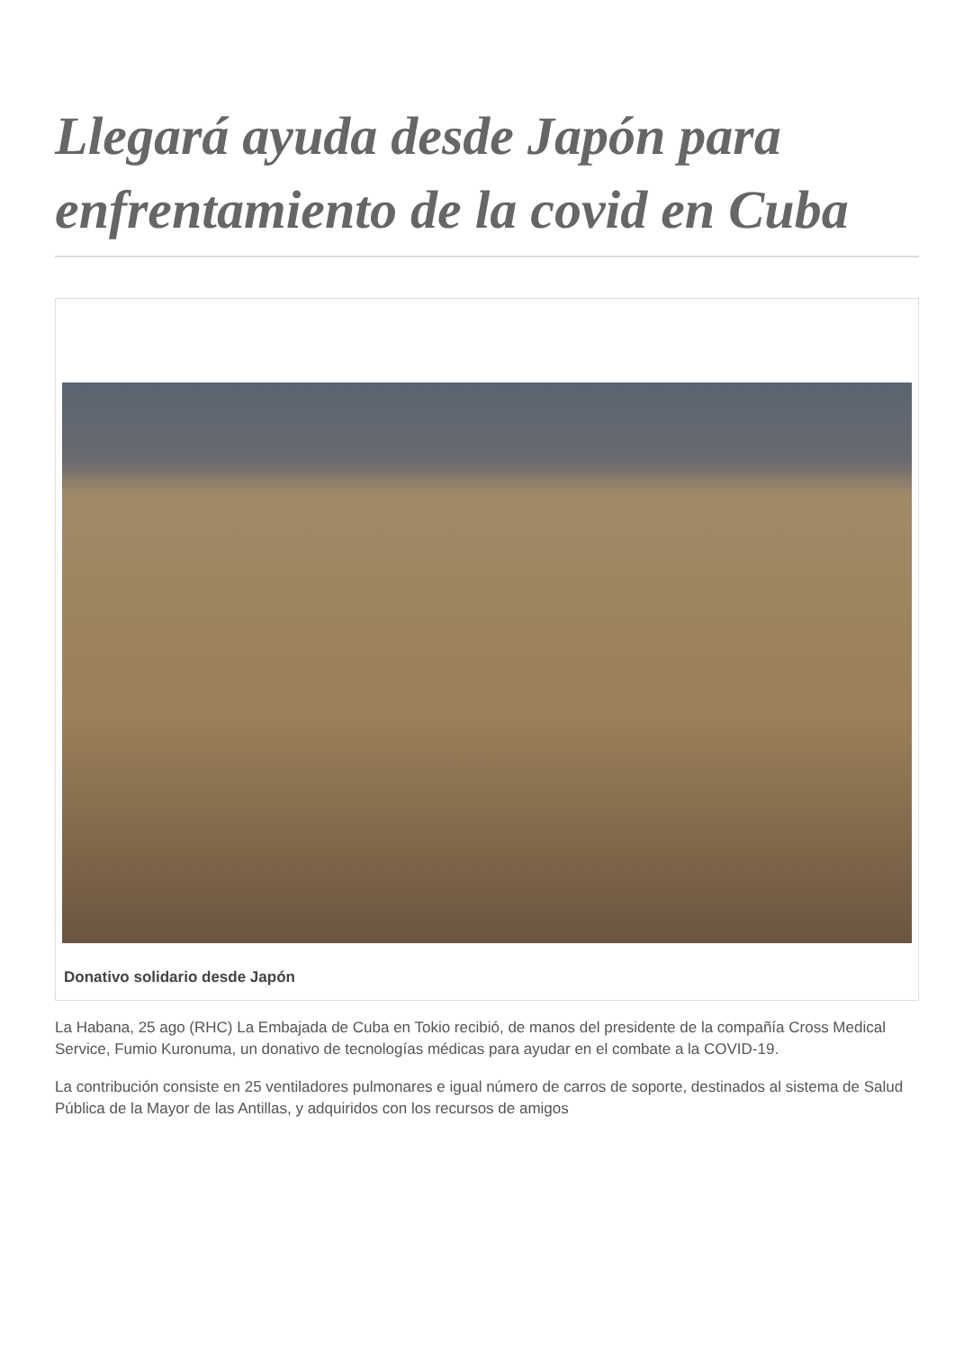Llegará ayuda desde Japón para enfrentamiento de la covid en Cuba
Donativo solidario desde Japón
La Habana, 25 ago (RHC) La Embajada de Cuba en Tokio recibió, de manos del presidente de la compañía Cross Medical Service, Fumio Kuronuma, un donativo de tecnologías médicas para ayudar en el combate a la COVID-19.
La contribución consiste en 25 ventiladores pulmonares e igual número de carros de soporte, destinados al sistema de Salud Pública de la Mayor de las Antillas, y adquiridos con los recursos de amigos